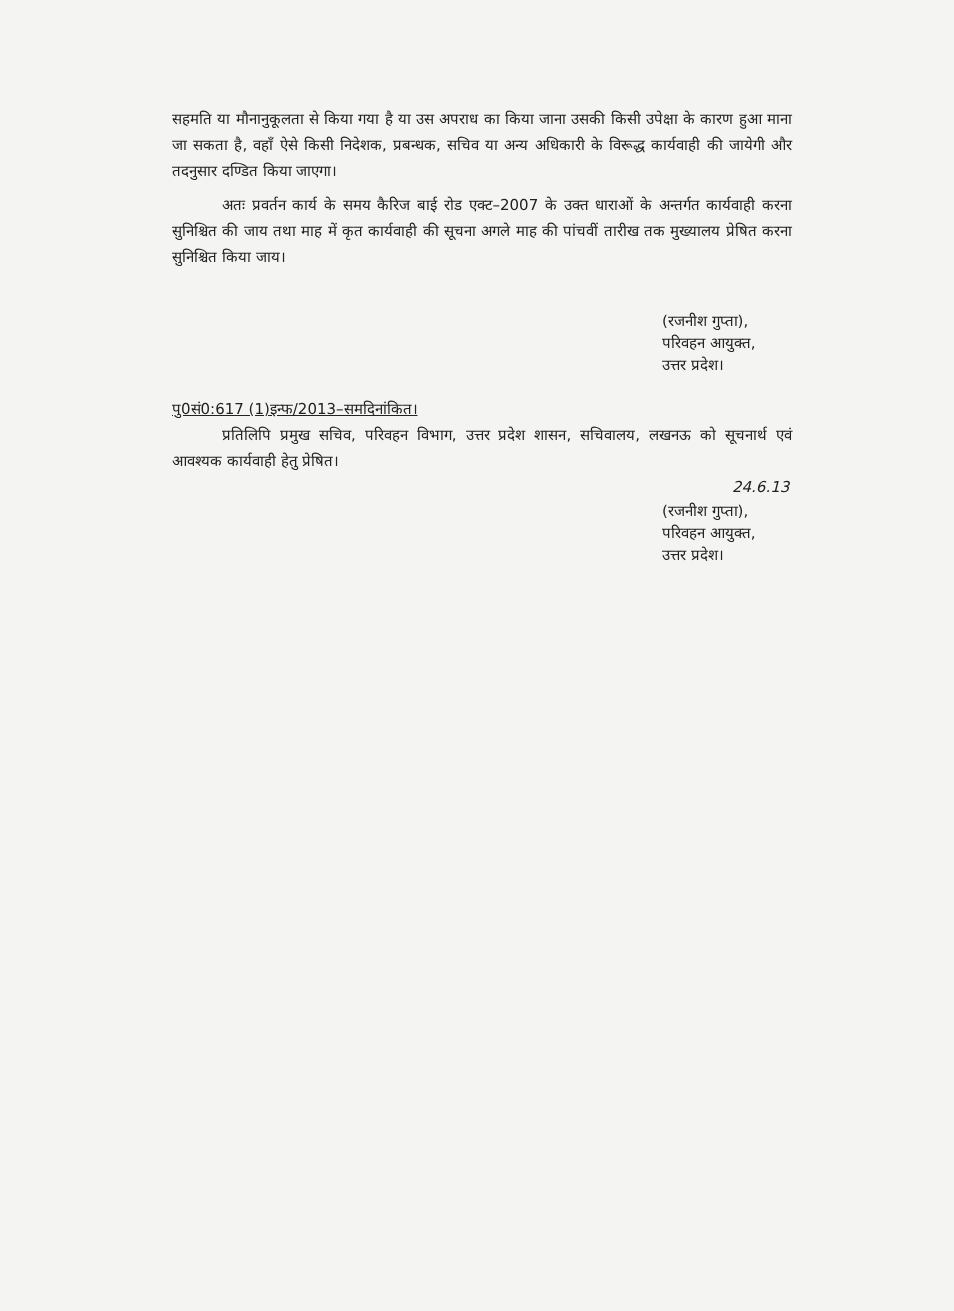सहमति या मौनानुकूलता से किया गया है या उस अपराध का किया जाना उसकी किसी उपेक्षा के कारण हुआ माना जा सकता है, वहाँ ऐसे किसी निदेशक, प्रबन्धक, सचिव या अन्य अधिकारी के विरूद्ध कार्यवाही की जायेगी और तदनुसार दण्डित किया जाएगा।
अतः प्रवर्तन कार्य के समय कैरिज बाई रोड एक्ट–2007 के उक्त धाराओं के अन्तर्गत कार्यवाही करना सुनिश्चित की जाय तथा माह में कृत कार्यवाही की सूचना अगले माह की पांचवीं तारीख तक मुख्यालय प्रेषित करना सुनिश्चित किया जाय।
(रजनीश गुप्ता),
परिवहन आयुक्त,
उत्तर प्रदेश।
पु0सं0:617 (1)इन्फ/2013–समदिनांकित।
प्रतिलिपि प्रमुख सचिव, परिवहन विभाग, उत्तर प्रदेश शासन, सचिवालय, लखनऊ को सूचनार्थ एवं आवश्यक कार्यवाही हेतु प्रेषित।
24.6.13
(रजनीश गुप्ता),
परिवहन आयुक्त,
उत्तर प्रदेश।